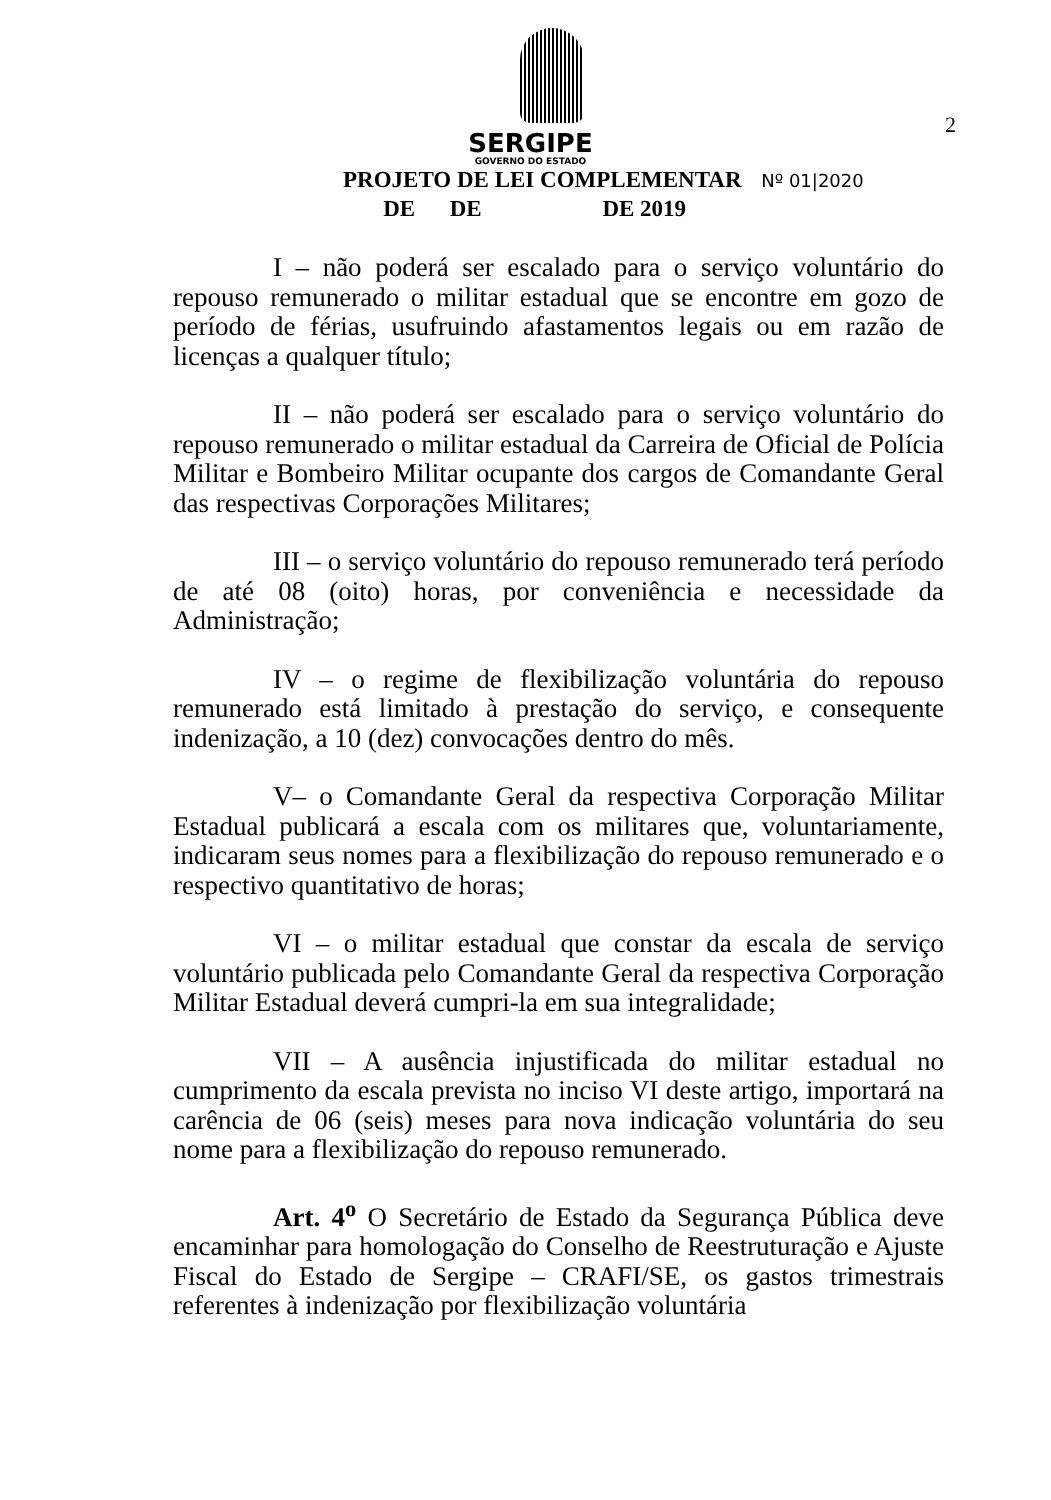2
SERGIPE
GOVERNO DO ESTADO
PROJETO DE LEI COMPLEMENTAR Nº 01|2020
DE DE DE 2019
I – não poderá ser escalado para o serviço voluntário do repouso remunerado o militar estadual que se encontre em gozo de período de férias, usufruindo afastamentos legais ou em razão de licenças a qualquer título;
II – não poderá ser escalado para o serviço voluntário do repouso remunerado o militar estadual da Carreira de Oficial de Polícia Militar e Bombeiro Militar ocupante dos cargos de Comandante Geral das respectivas Corporações Militares;
III – o serviço voluntário do repouso remunerado terá período de até 08 (oito) horas, por conveniência e necessidade da Administração;
IV – o regime de flexibilização voluntária do repouso remunerado está limitado à prestação do serviço, e consequente indenização, a 10 (dez) convocações dentro do mês.
V– o Comandante Geral da respectiva Corporação Militar Estadual publicará a escala com os militares que, voluntariamente, indicaram seus nomes para a flexibilização do repouso remunerado e o respectivo quantitativo de horas;
VI – o militar estadual que constar da escala de serviço voluntário publicada pelo Comandante Geral da respectiva Corporação Militar Estadual deverá cumpri-la em sua integralidade;
VII – A ausência injustificada do militar estadual no cumprimento da escala prevista no inciso VI deste artigo, importará na carência de 06 (seis) meses para nova indicação voluntária do seu nome para a flexibilização do repouso remunerado.
Art. 4<sup>o</sup> O Secretário de Estado da Segurança Pública deve encaminhar para homologação do Conselho de Reestruturação e Ajuste Fiscal do Estado de Sergipe – CRAFI/SE, os gastos trimestrais referentes à indenização por flexibilização voluntária